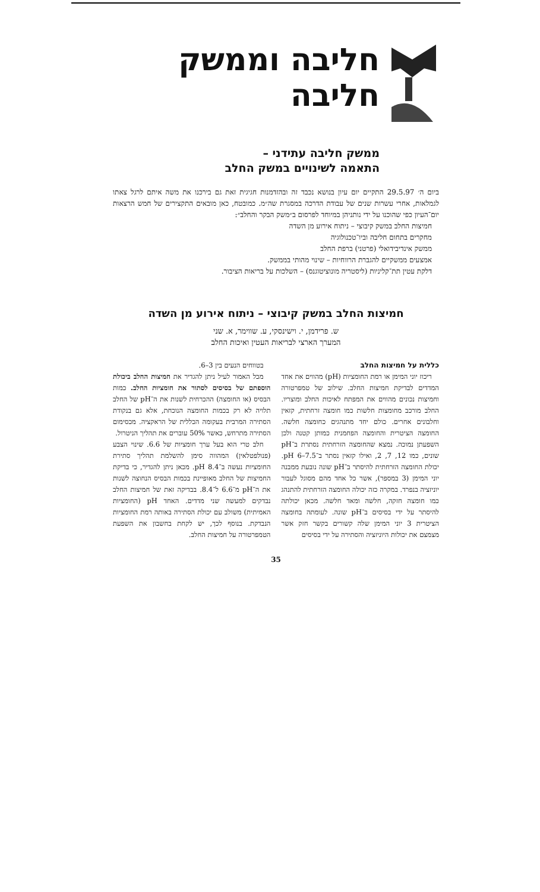חליבה וממשק חליבה
ממשק חליבה עתידני –
התאמה לשינויים במשק החלב
ביום ה׳ 29.5.97 התקיים יום עיון בנושא נכבד זה ובהזדמנות חגיגית זאת גם בירכנו את משה איתם לרגל צאתו לגמלאות, אחרי עשרות שנים של עבודת הדרכה במסגרת שה״מ. כמובטח, כאן מובאים התקצירים של חמש הרצאות יום־העיון כפי שהוכנו על ידי נותניהן במיוחד לפרסום ב״משק הבקר והחלב״:
חמיצות החלב במשק קיבוצי – ניתוח אירוע מן השדה
מחקרים בתחום חליבה וביו־טכנולוגיה
ממשק אינדיבידואלי (פרטני) ברפת החלב
אמצעים ממשקיים להגברת הרווחיות – שינוי מהותי בממשק.
דלקת עטין תת־קליניות (ליסטריה מונוציטוגנס) – השלכות על בריאות הציבור.
חמיצות החלב במשק קיבוצי – ניתוח אירוע מן השדה
ש. פרידמן, י. וישינסקי, ע. שווימר, א. שני
המערך הארצי לבריאות העטין ואיכות החלב
כללית על חמיצות החלב
ריכוז יוני המימן או רמת החומציות (pH) מהווים את אחד המדדים לבדיקת חמיצות החלב. שילוב של טמפרטורה וחמיצות נכונים מהווים את המפתח לאיכות החלב ומוצריו. החלב מורכב מחומצות חלשות כמו חומצה זרחתית, קזאין וחלבונים אחרים. כולם יחד מתנהגים כחומצה חלשה. החומצה הציטרית והחומצה הפחמנית כמותן קטנה ולכן השפעתן נמוכה. נמצא שהחומצה הזרחתית נסתרת ב־pH שונים, כמו 12, 7, 2, ואילו קזאין נסתר ב־pH 6–7.5. יכולת החומצה הזרחתית להיסתר ב־pH שונה נובעת ממבנה יוני המימן (3 במספר), אשר כל אחד מהם מסוגל לעבור יוניזציה בנפרד. במקרה כזה יכולה החומצה הזרחתית להתנהג כמו חומצה חזקה, חלשה ומאד חלשה. מכאן יכולתה להיסתר על ידי בסיסים ב־pH שונה. לעומתה בחומצה הציטרית 3 יוני המימן שלה קשורים בקשר חזק אשר מצמצם את יכולות היוניזציה והסתירה על ידי בסיסים
בטווחים הנעים בין 3–6.
מכל האמור לעיל ניתן להגדיר את חמיצות החלב ביכולת הוספתם של בסיסים לסתור את חומציות החלב. כמות הבסיס (או החומצה) ההכרחית לשנות את ה־pH של החלב תלויה לא רק בכמות החומצה הנוכחת, אלא גם בנקודת הסתירה המרבית בעקומה הכללית של הראקציה. מכסימום הסתירה מתרחש, כאשר 50% עוברים את תהליך הניטרול.
חלב טרי הוא בעל ערך חומציות של 6.6. שינוי הצבע (פנולפטלאין) המהווה סימן להשלמת תהליך סתירת החומציות נעשה ב־pH 8.4. מכאן ניתן להגדיר, כי בדיקת החמיצות של החלב מאופיינת בכמות הבסיס הנחוצה לשנות את ה־pH מ־6.6 ל־8.4. בבדיקה זאת של חמיצות החלב נבדקים למעשה שני מדדים. האחד pH (החומציות האמיתית) משולב עם יכולת הסתירה באותה רמת החומציות הנבדקת. בנוסף לכך, יש לקחת בחשבון את השפעת הטמפרטורה על חמיצות החלב.
35